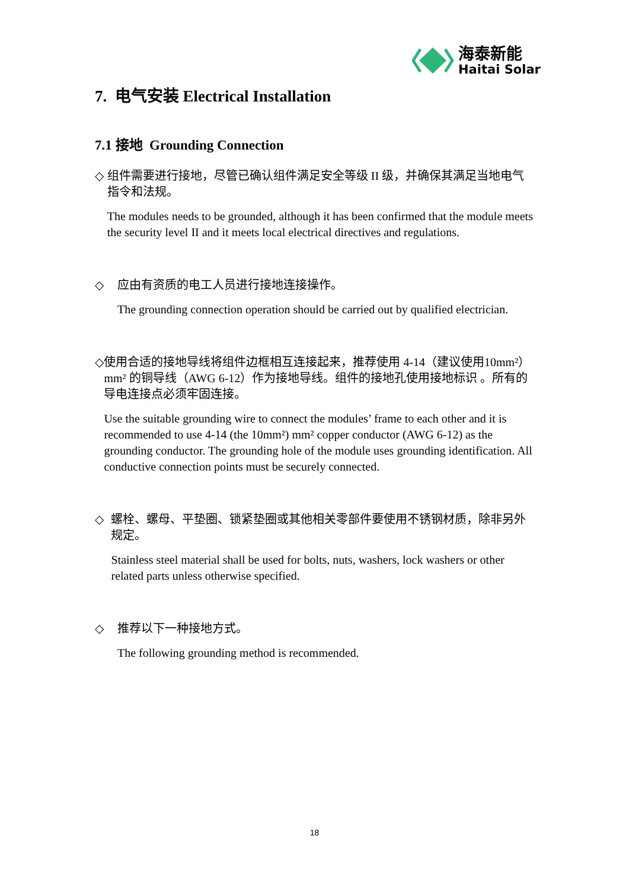海泰新能
Haitai Solar
7. 电气安装 Electrical Installation
7.1 接地 Grounding Connection
◇ 组件需要进行接地，尽管已确认组件满足安全等级 II 级，并确保其满足当地电气指令和法规。
The modules needs to be grounded, although it has been confirmed that the module meets the security level II and it meets local electrical directives and regulations.
◇ 应由有资质的电工人员进行接地连接操作。
The grounding connection operation should be carried out by qualified electrician.
◇ 使用合适的接地导线将组件边框相互连接起来，推荐使用 4-14（建议使用10mm²） mm² 的铜导线（AWG 6-12）作为接地导线。组件的接地孔使用接地标识 。所有的导电连接点必须牢固连接。
Use the suitable grounding wire to connect the modules’ frame to each other and it is recommended to use 4-14 (the 10mm²) mm² copper conductor (AWG 6-12) as the grounding conductor. The grounding hole of the module uses grounding identification. All conductive connection points must be securely connected.
◇ 螺栓、螺母、平垫圈、锁紧垫圈或其他相关零部件要使用不锈钢材质，除非另外规定。
Stainless steel material shall be used for bolts, nuts, washers, lock washers or other related parts unless otherwise specified.
◇ 推荐以下一种接地方式。
The following grounding method is recommended.
18